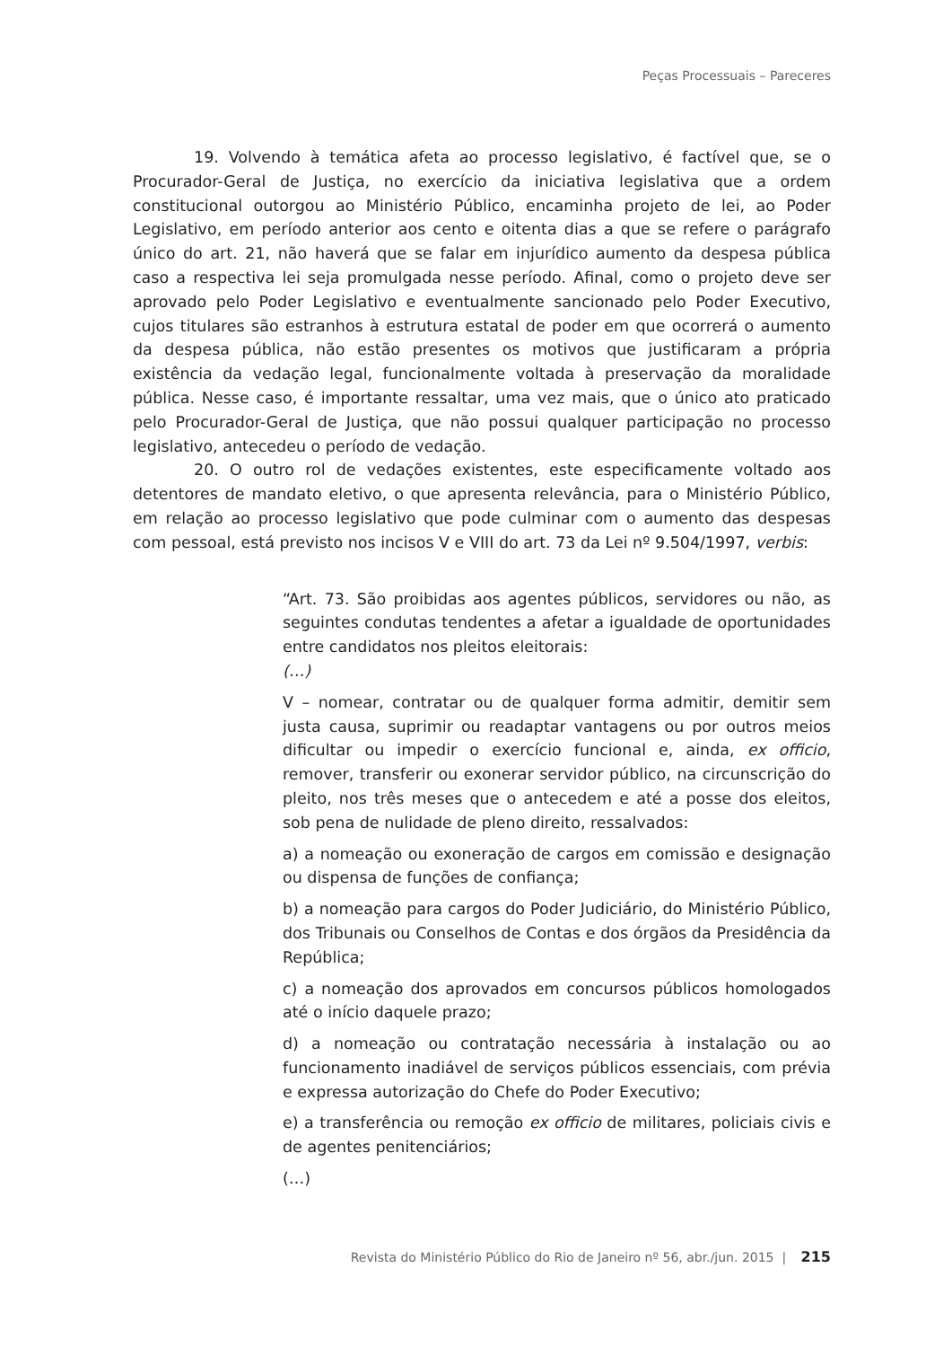Peças Processuais – Pareceres
19. Volvendo à temática afeta ao processo legislativo, é factível que, se o Procurador-Geral de Justiça, no exercício da iniciativa legislativa que a ordem constitucional outorgou ao Ministério Público, encaminha projeto de lei, ao Poder Legislativo, em período anterior aos cento e oitenta dias a que se refere o parágrafo único do art. 21, não haverá que se falar em injurídico aumento da despesa pública caso a respectiva lei seja promulgada nesse período. Afinal, como o projeto deve ser aprovado pelo Poder Legislativo e eventualmente sancionado pelo Poder Executivo, cujos titulares são estranhos à estrutura estatal de poder em que ocorrerá o aumento da despesa pública, não estão presentes os motivos que justificaram a própria existência da vedação legal, funcionalmente voltada à preservação da moralidade pública. Nesse caso, é importante ressaltar, uma vez mais, que o único ato praticado pelo Procurador-Geral de Justiça, que não possui qualquer participação no processo legislativo, antecedeu o período de vedação.
20. O outro rol de vedações existentes, este especificamente voltado aos detentores de mandato eletivo, o que apresenta relevância, para o Ministério Público, em relação ao processo legislativo que pode culminar com o aumento das despesas com pessoal, está previsto nos incisos V e VIII do art. 73 da Lei nº 9.504/1997, verbis:
“Art. 73. São proibidas aos agentes públicos, servidores ou não, as seguintes condutas tendentes a afetar a igualdade de oportunidades entre candidatos nos pleitos eleitorais:
(…)
V – nomear, contratar ou de qualquer forma admitir, demitir sem justa causa, suprimir ou readaptar vantagens ou por outros meios dificultar ou impedir o exercício funcional e, ainda, ex officio, remover, transferir ou exonerar servidor público, na circunscrição do pleito, nos três meses que o antecedem e até a posse dos eleitos, sob pena de nulidade de pleno direito, ressalvados:
a) a nomeação ou exoneração de cargos em comissão e designação ou dispensa de funções de confiança;
b) a nomeação para cargos do Poder Judiciário, do Ministério Público, dos Tribunais ou Conselhos de Contas e dos órgãos da Presidência da República;
c) a nomeação dos aprovados em concursos públicos homologados até o início daquele prazo;
d) a nomeação ou contratação necessária à instalação ou ao funcionamento inadiável de serviços públicos essenciais, com prévia e expressa autorização do Chefe do Poder Executivo;
e) a transferência ou remoção ex officio de militares, policiais civis e de agentes penitenciários;
(…)
Revista do Ministério Público do Rio de Janeiro nº 56, abr./jun. 2015 | 215